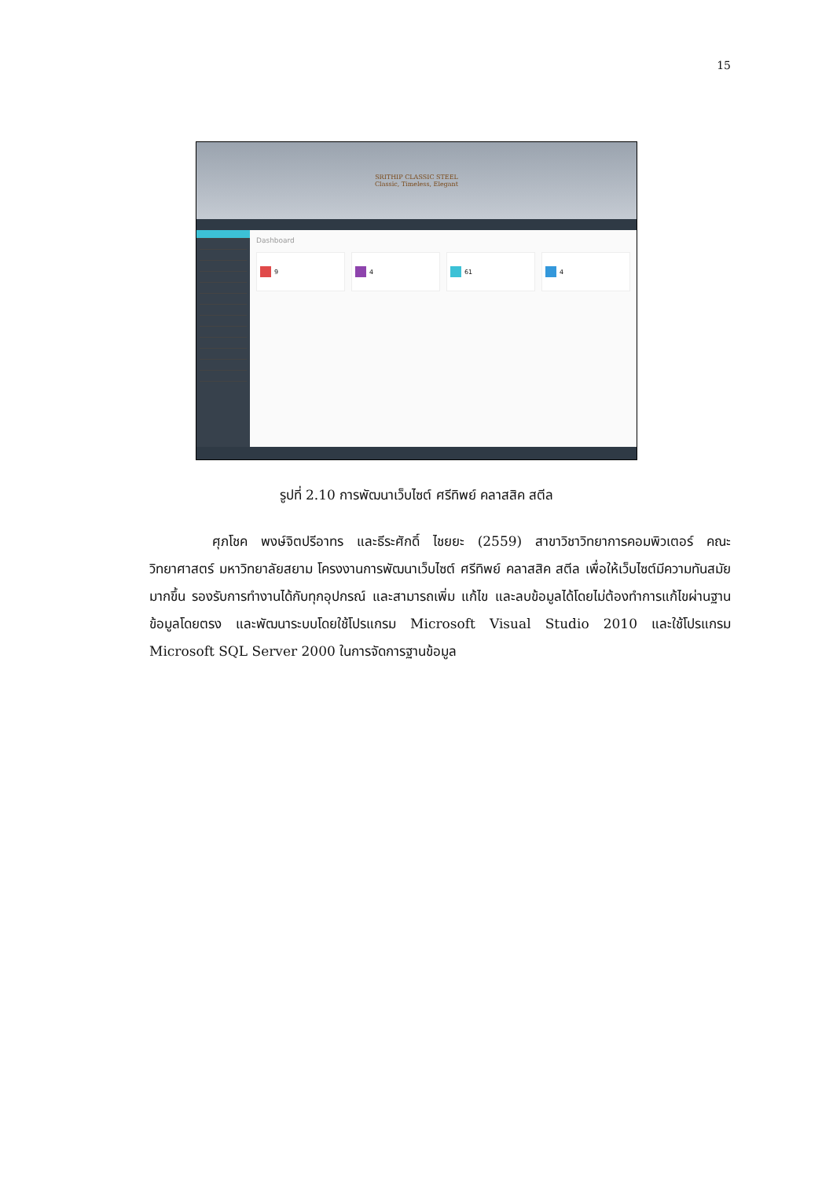15
SRITHIP CLASSIC STEEL
Classic, Timeless, Elegant
Dashboard
9 4 61 4
รูปที่ 2.10 การพัฒนาเว็บไซต์ ศรีทิพย์ คลาสสิค สตีล
ศุภโชค พงษ์จิตปรีอาทร และธีระศักดิ์ ไชยยะ (2559) สาขาวิชาวิทยาการคอมพิวเตอร์ คณะวิทยาศาสตร์ มหาวิทยาลัยสยาม โครงงานการพัฒนาเว็บไซต์ ศรีทิพย์ คลาสสิค สตีล เพื่อให้เว็บไซต์มีความทันสมัยมากขึ้น รองรับการทำงานได้กับทุกอุปกรณ์ และสามารถเพิ่ม แก้ไข และลบข้อมูลได้โดยไม่ต้องทำการแก้ไขผ่านฐานข้อมูลโดยตรง และพัฒนาระบบโดยใช้โปรแกรม Microsoft Visual Studio 2010 และใช้โปรแกรม Microsoft SQL Server 2000 ในการจัดการฐานข้อมูล